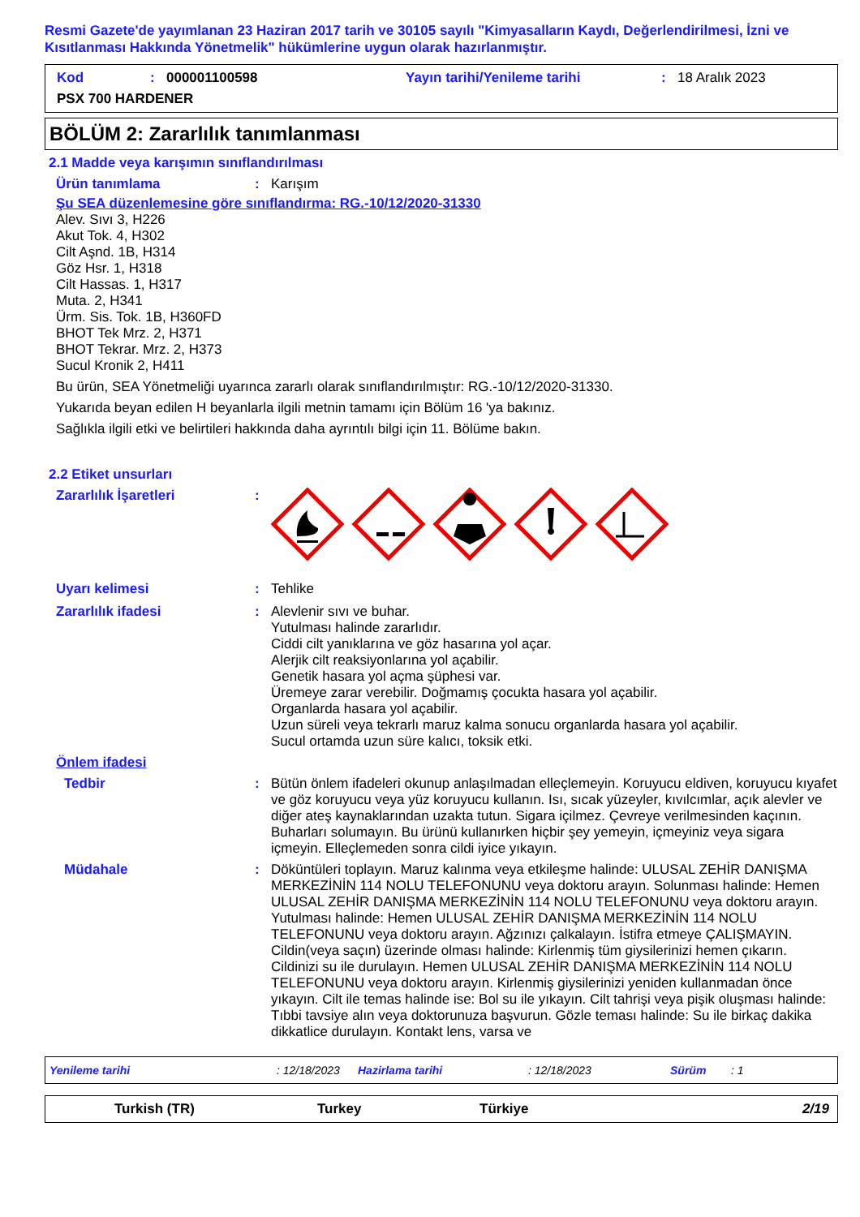Resmi Gazete'de yayımlanan 23 Haziran 2017 tarih ve 30105 sayılı "Kimyasalların Kaydı, Değerlendirilmesi, İzni ve Kısıtlanması Hakkında Yönetmelik" hükümlerine uygun olarak hazırlanmıştır.
Kod: 000001100598 Yayın tarihi/Yenileme tarihi: 18 Aralık 2023
PSX 700 HARDENER
BÖLÜM 2: Zararlılık tanımlanması
2.1 Madde veya karışımın sınıflandırılması
Ürün tanımlama: Karışım
Şu SEA düzenlemesine göre sınıflandırma: RG.-10/12/2020-31330
Alev. Sıvı 3, H226
Akut Tok. 4, H302
Cilt Aşnd. 1B, H314
Göz Hsr. 1, H318
Cilt Hassas. 1, H317
Muta. 2, H341
Ürm. Sis. Tok. 1B, H360FD
BHOT Tek Mrz. 2, H371
BHOT Tekrar. Mrz. 2, H373
Sucul Kronik 2, H411
Bu ürün, SEA Yönetmeliği uyarınca zararlı olarak sınıflandırılmıştır: RG.-10/12/2020-31330.
Yukarıda beyan edilen H beyanlarla ilgili metnin tamamı için Bölüm 16 'ya bakınız.
Sağlıkla ilgili etki ve belirtileri hakkında daha ayrıntılı bilgi için 11. Bölüme bakın.
2.2 Etiket unsurları
Zararlılık İşaretleri:
Uyarı kelimesi: Tehlike
Zararlılık ifadesi: Alevlenir sıvı ve buhar.
Yutulması halinde zararlıdır.
Ciddi cilt yanıklarına ve göz hasarına yol açar.
Alerjik cilt reaksiyonlarına yol açabilir.
Genetik hasara yol açma şüphesi var.
Üremeye zarar verebilir. Doğmamış çocukta hasara yol açabilir.
Organlarda hasara yol açabilir.
Uzun süreli veya tekrarlı maruz kalma sonucu organlarda hasara yol açabilir.
Sucul ortamda uzun süre kalıcı, toksik etki.
Önlem ifadesi
Tedbir: Bütün önlem ifadeleri okunup anlaşılmadan elleçlemeyin. Koruyucu eldiven, koruyucu kıyafet ve göz koruyucu veya yüz koruyucu kullanın. Isı, sıcak yüzeyler, kıvılcımlar, açık alevler ve diğer ateş kaynaklarından uzakta tutun. Sigara içilmez. Çevreye verilmesinden kaçının. Buharları solumayın. Bu ürünü kullanırken hiçbir şey yemeyin, içmeyiniz veya sigara içmeyin. Elleçlemeden sonra cildi iyice yıkayın.
Müdahale: Döküntüleri toplayın. Maruz kalınma veya etkileşme halinde: ULUSAL ZEHİR DANIŞMA MERKEZİNİN 114 NOLU TELEFONUNU veya doktoru arayın. Solunması halinde: Hemen ULUSAL ZEHİR DANIŞMA MERKEZİNİN 114 NOLU TELEFONUNU veya doktoru arayın. Yutulması halinde: Hemen ULUSAL ZEHİR DANIŞMA MERKEZİNİN 114 NOLU TELEFONUNU veya doktoru arayın. Ağzınızı çalkalayın. İstifra etmeye ÇALIŞMAYIN. Cildin(veya saçın) üzerinde olması halinde: Kirlenmiş tüm giysilerinizi hemen çıkarın. Cildinizi su ile durulayın. Hemen ULUSAL ZEHİR DANIŞMA MERKEZİNİN 114 NOLU TELEFONUNU veya doktoru arayın. Kirlenmiş giysilerinizi yeniden kullanmadan önce yıkayın. Cilt ile temas halinde ise: Bol su ile yıkayın. Cilt tahrişi veya pişik oluşması halinde: Tıbbi tavsiye alın veya doktorunuza başvurun. Gözle teması halinde: Su ile birkaç dakika dikkatlice durulayın. Kontakt lens, varsa ve
Yenileme tarihi: 12/18/2023 Hazirlama tarihi: 12/18/2023 Sürüm: 1
Turkish (TR) Turkey Türkiye 2/19